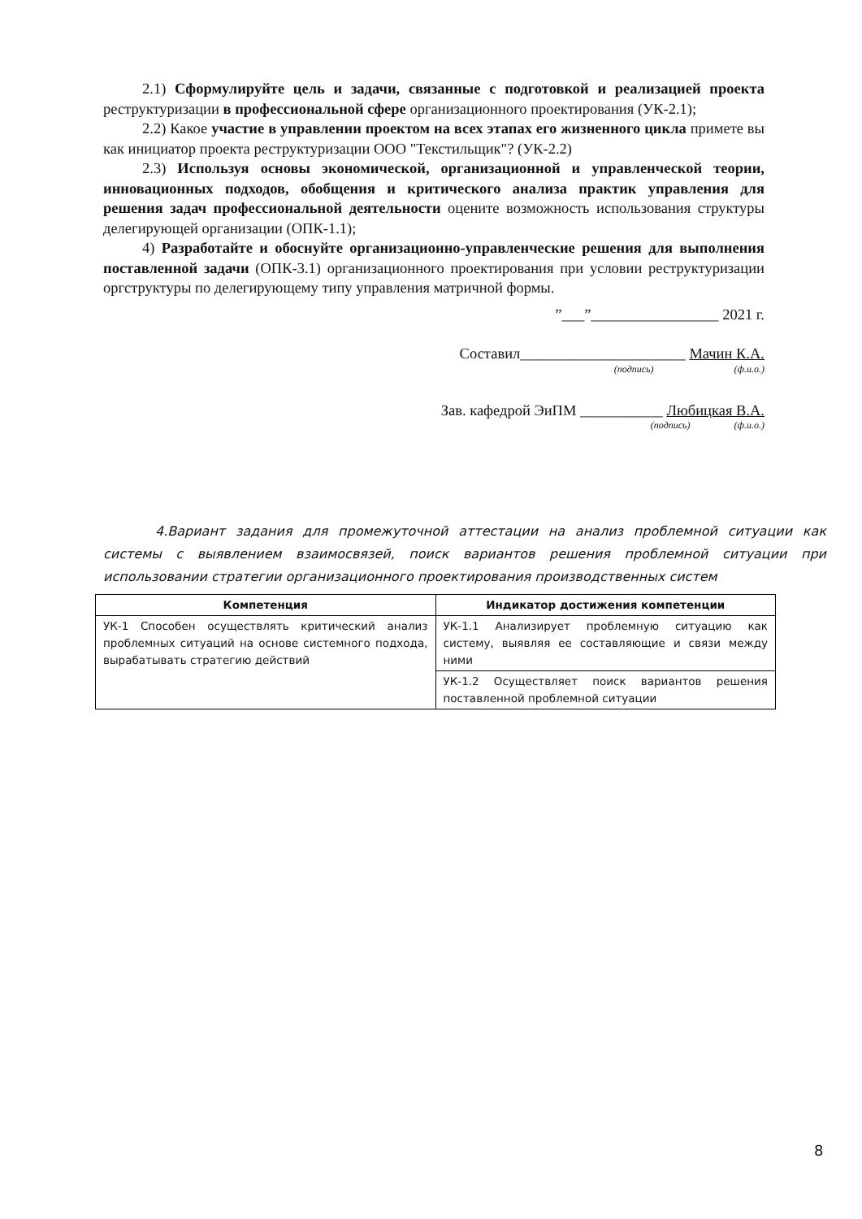2.1) Сформулируйте цель и задачи, связанные с подготовкой и реализацией проекта реструктуризации в профессиональной сфере организационного проектирования (УК-2.1);
2.2) Какое участие в управлении проектом на всех этапах его жизненного цикла примете вы как инициатор проекта реструктуризации ООО "Текстильщик"? (УК-2.2)
2.3) Используя основы экономической, организационной и управленческой теории, инновационных подходов, обобщения и критического анализа практик управления для решения задач профессиональной деятельности оцените возможность использования структуры делегирующей организации (ОПК-1.1);
4) Разработайте и обоснуйте организационно-управленческие решения для выполнения поставленной задачи (ОПК-3.1) организационного проектирования при условии реструктуризации оргструктуры по делегирующему типу управления матричной формы.
”___”_________________ 2021 г.
Составил______________________ Мачин К.А.
(подпись) (ф.и.о.)
Зав. кафедрой ЭиПМ ___________ Любицкая В.А.
(подпись) (ф.и.о.)
4.Вариант задания для промежуточной аттестации на анализ проблемной ситуации как системы с выявлением взаимосвязей, поиск вариантов решения проблемной ситуации при использовании стратегии организационного проектирования производственных систем
| Компетенция | Индикатор достижения компетенции |
| --- | --- |
| УК-1 Способен осуществлять критический анализ проблемных ситуаций на основе системного подхода, вырабатывать стратегию действий | УК-1.1 Анализирует проблемную ситуацию как систему, выявляя ее составляющие и связи между ними |
| | УК-1.2 Осуществляет поиск вариантов решения поставленной проблемной ситуации |
8